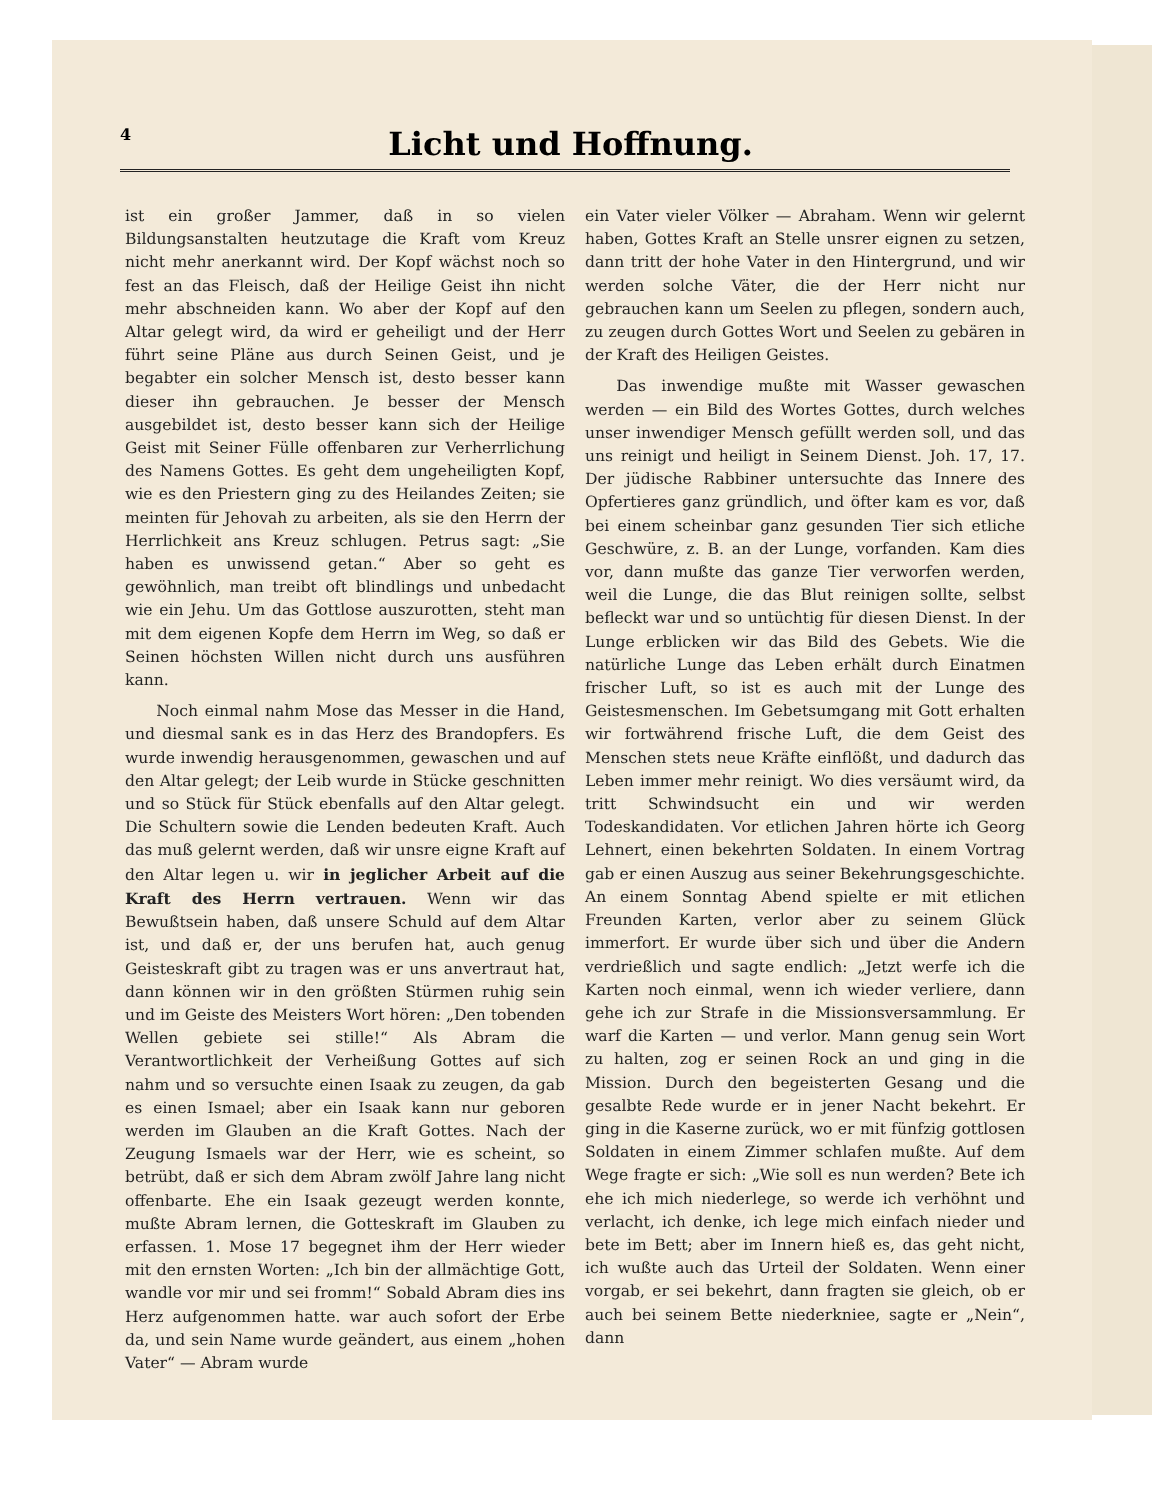4
Licht und Hoffnung.
ist ein großer Jammer, daß in so vielen Bildungsanstalten heutzutage die Kraft vom Kreuz nicht mehr anerkannt wird. Der Kopf wächst noch so fest an das Fleisch, daß der Heilige Geist ihn nicht mehr abschneiden kann. Wo aber der Kopf auf den Altar gelegt wird, da wird er geheiligt und der Herr führt seine Pläne aus durch Seinen Geist, und je begabter ein solcher Mensch ist, desto besser kann dieser ihn gebrauchen. Je besser der Mensch ausgebildet ist, desto besser kann sich der Heilige Geist mit Seiner Fülle offenbaren zur Verherrlichung des Namens Gottes. Es geht dem ungeheiligten Kopf, wie es den Priestern ging zu des Heilandes Zeiten; sie meinten für Jehovah zu arbeiten, als sie den Herrn der Herrlichkeit ans Kreuz schlugen. Petrus sagt: „Sie haben es unwissend getan.“ Aber so geht es gewöhnlich, man treibt oft blindlings und unbedacht wie ein Jehu. Um das Gottlose auszurotten, steht man mit dem eigenen Kopfe dem Herrn im Weg, so daß er Seinen höchsten Willen nicht durch uns ausführen kann.
Noch einmal nahm Mose das Messer in die Hand, und diesmal sank es in das Herz des Brandopfers. Es wurde inwendig herausgenommen, gewaschen und auf den Altar gelegt; der Leib wurde in Stücke geschnitten und so Stück für Stück ebenfalls auf den Altar gelegt. Die Schultern sowie die Lenden bedeuten Kraft. Auch das muß gelernt werden, daß wir unsre eigne Kraft auf den Altar legen u. wir in jeglicher Arbeit auf die Kraft des Herrn vertrauen. Wenn wir das Bewußtsein haben, daß unsere Schuld auf dem Altar ist, und daß er, der uns berufen hat, auch genug Geisteskraft gibt zu tragen was er uns anvertraut hat, dann können wir in den größten Stürmen ruhig sein und im Geiste des Meisters Wort hören: „Den tobenden Wellen gebiete sei stille!“ Als Abram die Verantwortlichkeit der Verheißung Gottes auf sich nahm und so versuchte einen Isaak zu zeugen, da gab es einen Ismael; aber ein Isaak kann nur geboren werden im Glauben an die Kraft Gottes. Nach der Zeugung Ismaels war der Herr, wie es scheint, so betrübt, daß er sich dem Abram zwölf Jahre lang nicht offenbarte. Ehe ein Isaak gezeugt werden konnte, mußte Abram lernen, die Gotteskraft im Glauben zu erfassen. 1. Mose 17 begegnet ihm der Herr wieder mit den ernsten Worten: „Ich bin der allmächtige Gott, wandle vor mir und sei fromm!“ Sobald Abram dies ins Herz aufgenommen hatte. war auch sofort der Erbe da, und sein Name wurde geändert, aus einem „hohen Vater“ — Abram wurde
ein Vater vieler Völker — Abraham. Wenn wir gelernt haben, Gottes Kraft an Stelle unsrer eignen zu setzen, dann tritt der hohe Vater in den Hintergrund, und wir werden solche Väter, die der Herr nicht nur gebrauchen kann um Seelen zu pflegen, sondern auch, zu zeugen durch Gottes Wort und Seelen zu gebären in der Kraft des Heiligen Geistes.
Das inwendige mußte mit Wasser gewaschen werden — ein Bild des Wortes Gottes, durch welches unser inwendiger Mensch gefüllt werden soll, und das uns reinigt und heiligt in Seinem Dienst. Joh. 17, 17. Der jüdische Rabbiner untersuchte das Innere des Opfertieres ganz gründlich, und öfter kam es vor, daß bei einem scheinbar ganz gesunden Tier sich etliche Geschwüre, z. B. an der Lunge, vorfanden. Kam dies vor, dann mußte das ganze Tier verworfen werden, weil die Lunge, die das Blut reinigen sollte, selbst befleckt war und so untüchtig für diesen Dienst. In der Lunge erblicken wir das Bild des Gebets. Wie die natürliche Lunge das Leben erhält durch Einatmen frischer Luft, so ist es auch mit der Lunge des Geistesmenschen. Im Gebetsumgang mit Gott erhalten wir fortwährend frische Luft, die dem Geist des Menschen stets neue Kräfte einflößt, und dadurch das Leben immer mehr reinigt. Wo dies versäumt wird, da tritt Schwindsucht ein und wir werden Todeskandidaten. Vor etlichen Jahren hörte ich Georg Lehnert, einen bekehrten Soldaten. In einem Vortrag gab er einen Auszug aus seiner Bekehrungsgeschichte. An einem Sonntag Abend spielte er mit etlichen Freunden Karten, verlor aber zu seinem Glück immerfort. Er wurde über sich und über die Andern verdrießlich und sagte endlich: „Jetzt werfe ich die Karten noch einmal, wenn ich wieder verliere, dann gehe ich zur Strafe in die Missionsversammlung. Er warf die Karten — und verlor. Mann genug sein Wort zu halten, zog er seinen Rock an und ging in die Mission. Durch den begeisterten Gesang und die gesalbte Rede wurde er in jener Nacht bekehrt. Er ging in die Kaserne zurück, wo er mit fünfzig gottlosen Soldaten in einem Zimmer schlafen mußte. Auf dem Wege fragte er sich: „Wie soll es nun werden? Bete ich ehe ich mich niederlege, so werde ich verhöhnt und verlacht, ich denke, ich lege mich einfach nieder und bete im Bett; aber im Innern hieß es, das geht nicht, ich wußte auch das Urteil der Soldaten. Wenn einer vorgab, er sei bekehrt, dann fragten sie gleich, ob er auch bei seinem Bette niederkniee, sagte er „Nein“, dann